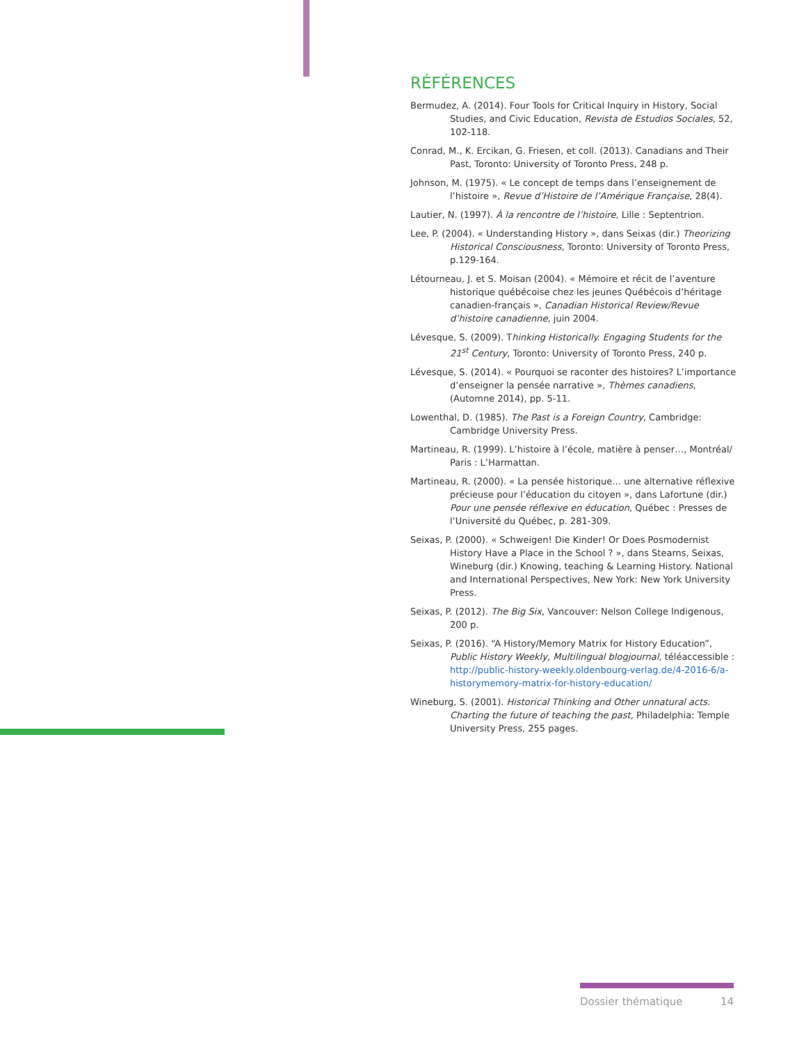RÉFÉRENCES
Bermudez, A. (2014). Four Tools for Critical Inquiry in History, Social Studies, and Civic Education, Revista de Estudios Sociales, 52, 102-118.
Conrad, M., K. Ercikan, G. Friesen, et coll. (2013). Canadians and Their Past, Toronto: University of Toronto Press, 248 p.
Johnson, M. (1975). « Le concept de temps dans l’enseignement de l’histoire », Revue d’Histoire de l’Amérique Française, 28(4).
Lautier, N. (1997). À la rencontre de l’histoire, Lille : Septentrion.
Lee, P. (2004). « Understanding History », dans Seixas (dir.) Theorizing Historical Consciousness, Toronto: University of Toronto Press, p.129-164.
Létourneau, J. et S. Moisan (2004). « Mémoire et récit de l’aventure historique québécoise chez les jeunes Québécois d’héritage canadien-français », Canadian Historical Review/Revue d’histoire canadienne, juin 2004.
Lévesque, S. (2009). Thinking Historically. Engaging Students for the 21<sup>st</sup> Century, Toronto: University of Toronto Press, 240 p.
Lévesque, S. (2014). « Pourquoi se raconter des histoires? L’importance d’enseigner la pensée narrative », Thèmes canadiens, (Automne 2014), pp. 5-11.
Lowenthal, D. (1985). The Past is a Foreign Country, Cambridge: Cambridge University Press.
Martineau, R. (1999). L’histoire à l’école, matière à penser…, Montréal/ Paris : L’Harmattan.
Martineau, R. (2000). « La pensée historique… une alternative réflexive précieuse pour l’éducation du citoyen », dans Lafortune (dir.) Pour une pensée réflexive en éducation, Québec : Presses de l’Université du Québec, p. 281-309.
Seixas, P. (2000). « Schweigen! Die Kinder! Or Does Posmodernist History Have a Place in the School ? », dans Stearns, Seixas, Wineburg (dir.) Knowing, teaching & Learning History. National and International Perspectives, New York: New York University Press.
Seixas, P. (2012). The Big Six, Vancouver: Nelson College Indigenous, 200 p.
Seixas, P. (2016). “A History/Memory Matrix for History Education”, Public History Weekly, Multilingual blogjournal, téléaccessible : http://public-history-weekly.oldenbourg-verlag.de/4-2016-6/a-historymemory-matrix-for-history-education/
Wineburg, S. (2001). Historical Thinking and Other unnatural acts. Charting the future of teaching the past, Philadelphia: Temple University Press, 255 pages.
Dossier thématique 14